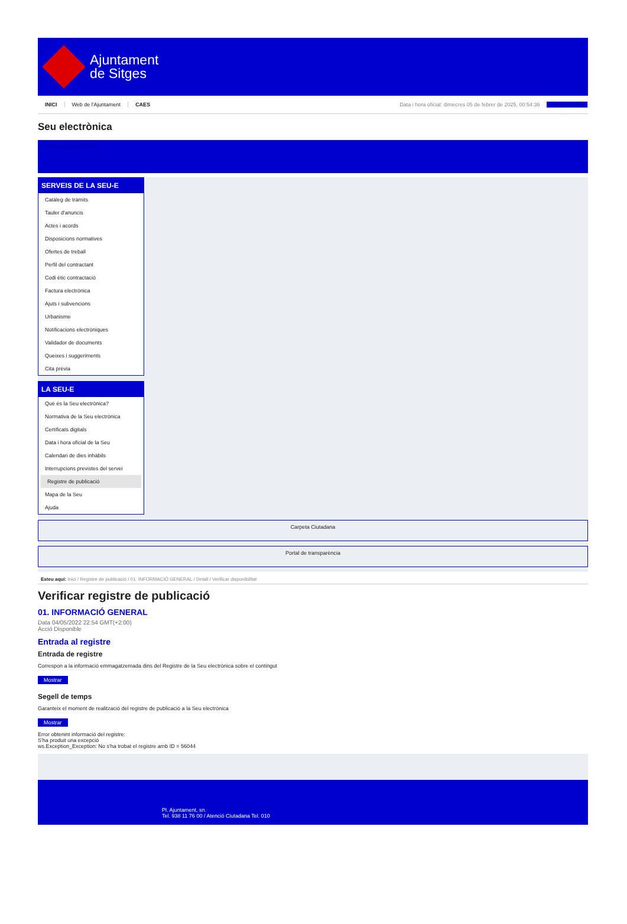Ajuntament
de Sitges
INICI Web de l'Ajuntament CAES Data i hora oficial: dimecres 05 de febrer de 2025, 00:54:36 Sincronitza
Seu electrònica
Obtenir còpia autèntica
SERVEIS DE LA SEU-E
Catàleg de tràmits
Tauler d'anuncis
Actes i acords
Disposicions normatives
Ofertes de treball
Perfil del contractant
Codi ètic contractació
Factura electrònica
Ajuts i subvencions
Urbanisme
Notificacions electròniques
Validador de documents
Queixes i suggeriments
Cita prèvia
LA SEU-E
Què és la Seu electrònica?
Normativa de la Seu electrònica
Certificats digitals
Data i hora oficial de la Seu
Calendari de dies inhàbils
Interrupcions previstes del servei
Registre de publicació
Mapa de la Seu
Ajuda
Carpeta Ciutadana
Portal de transparència
Esteu aquí: Inici / Registre de publicació / 01. INFORMACIÓ GENERAL / Detall / Verificar disponibilitat
Verificar registre de publicació
01. INFORMACIÓ GENERAL
Data 04/05/2022 22:54 GMT(+2:00)
Acció Disponible
Entrada al registre
Entrada de registre
Correspon a la informació emmagatzemada dins del Registre de la Seu electrònica sobre el contingut
Mostrar
Segell de temps
Garanteix el moment de realització del registre de publicació a la Seu electrònica
Mostrar
Error obtenint informació del registre:
S'ha produit una excepció
ws.Exception_Exception: No s'ha trobat el registre amb ID = 56044
Pl. Ajuntament, sn.
Tel. 938 11 76 00 / Atenció Ciutadana Tel. 010